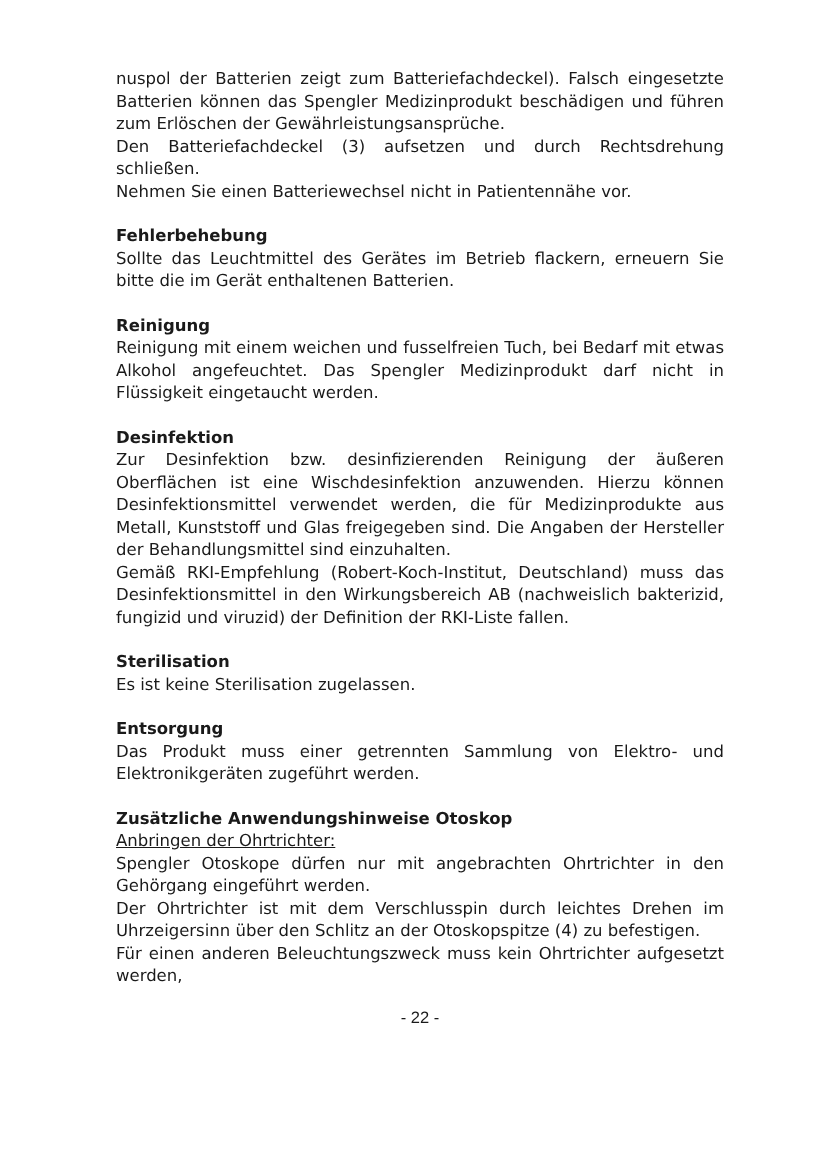nuspol der Batterien zeigt zum Batteriefachdeckel). Falsch eingesetzte Batterien können das Spengler Medizinprodukt beschädigen und führen zum Erlöschen der Gewährleistungsansprüche.
Den Batteriefachdeckel (3) aufsetzen und durch Rechtsdrehung schließen.
Nehmen Sie einen Batteriewechsel nicht in Patientennähe vor.
Fehlerbehebung
Sollte das Leuchtmittel des Gerätes im Betrieb flackern, erneuern Sie bitte die im Gerät enthaltenen Batterien.
Reinigung
Reinigung mit einem weichen und fusselfreien Tuch, bei Bedarf mit etwas Alkohol angefeuchtet. Das Spengler Medizinprodukt darf nicht in Flüssigkeit eingetaucht werden.
Desinfektion
Zur Desinfektion bzw. desinfizierenden Reinigung der äußeren Oberflächen ist eine Wischdesinfektion anzuwenden. Hierzu können Desinfektionsmittel verwendet werden, die für Medizinprodukte aus Metall, Kunststoff und Glas freigegeben sind. Die Angaben der Hersteller der Behandlungsmittel sind einzuhalten.
Gemäß RKI-Empfehlung (Robert-Koch-Institut, Deutschland) muss das Desinfektionsmittel in den Wirkungsbereich AB (nachweislich bakterizid, fungizid und viruzid) der Definition der RKI-Liste fallen.
Sterilisation
Es ist keine Sterilisation zugelassen.
Entsorgung
Das Produkt muss einer getrennten Sammlung von Elektro- und Elektronikgeräten zugeführt werden.
Zusätzliche Anwendungshinweise Otoskop
Anbringen der Ohrtrichter:
Spengler Otoskope dürfen nur mit angebrachten Ohrtrichter in den Gehörgang eingeführt werden.
Der Ohrtrichter ist mit dem Verschlusspin durch leichtes Drehen im Uhrzeigersinn über den Schlitz an der Otoskopspitze (4) zu befestigen.
Für einen anderen Beleuchtungszweck muss kein Ohrtrichter aufgesetzt werden,
- 22 -